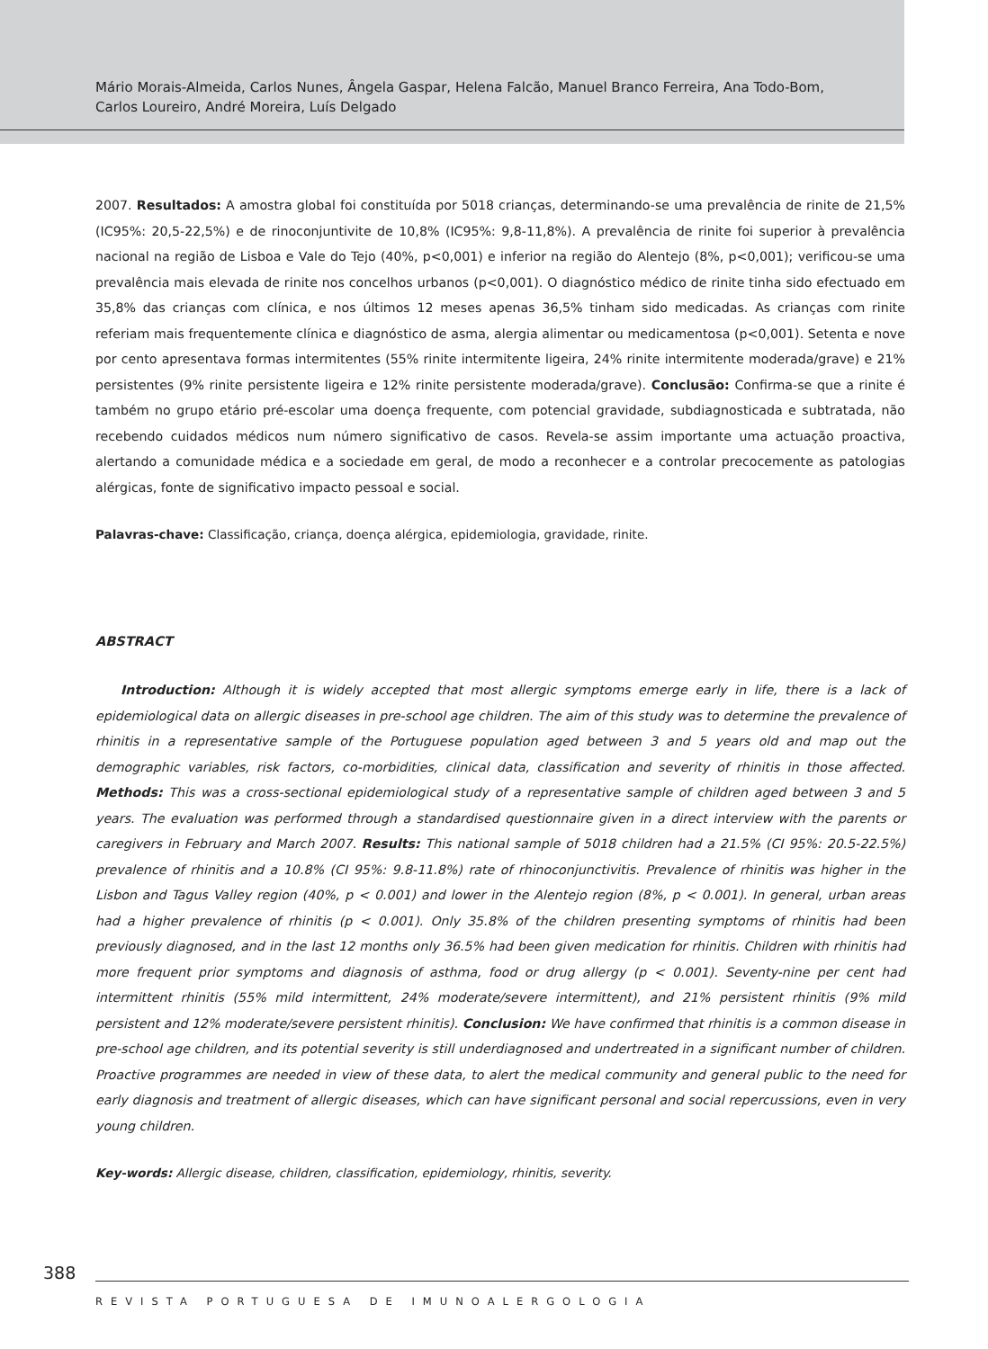Mário Morais-Almeida, Carlos Nunes, Ângela Gaspar, Helena Falcão, Manuel Branco Ferreira, Ana Todo-Bom,
Carlos Loureiro, André Moreira, Luís Delgado
2007. Resultados: A amostra global foi constituída por 5018 crianças, determinando-se uma prevalência de rinite de 21,5% (IC95%: 20,5-22,5%) e de rinoconjuntivite de 10,8% (IC95%: 9,8-11,8%). A prevalência de rinite foi superior à prevalência nacional na região de Lisboa e Vale do Tejo (40%, p<0,001) e inferior na região do Alentejo (8%, p<0,001); verificou-se uma prevalência mais elevada de rinite nos concelhos urbanos (p<0,001). O diagnóstico médico de rinite tinha sido efectuado em 35,8% das crianças com clínica, e nos últimos 12 meses apenas 36,5% tinham sido medicadas. As crianças com rinite referiam mais frequentemente clínica e diagnóstico de asma, alergia alimentar ou medicamentosa (p<0,001). Setenta e nove por cento apresentava formas intermitentes (55% rinite intermitente ligeira, 24% rinite intermitente moderada/grave) e 21% persistentes (9% rinite persistente ligeira e 12% rinite persistente moderada/grave). Conclusão: Confirma-se que a rinite é também no grupo etário pré-escolar uma doença frequente, com potencial gravidade, subdiagnosticada e subtratada, não recebendo cuidados médicos num número significativo de casos. Revela-se assim importante uma actuação proactiva, alertando a comunidade médica e a sociedade em geral, de modo a reconhecer e a controlar precocemente as patologias alérgicas, fonte de significativo impacto pessoal e social.
Palavras-chave: Classificação, criança, doença alérgica, epidemiologia, gravidade, rinite.
ABSTRACT
Introduction: Although it is widely accepted that most allergic symptoms emerge early in life, there is a lack of epidemiological data on allergic diseases in pre-school age children. The aim of this study was to determine the prevalence of rhinitis in a representative sample of the Portuguese population aged between 3 and 5 years old and map out the demographic variables, risk factors, co-morbidities, clinical data, classification and severity of rhinitis in those affected. Methods: This was a cross-sectional epidemiological study of a representative sample of children aged between 3 and 5 years. The evaluation was performed through a standardised questionnaire given in a direct interview with the parents or caregivers in February and March 2007. Results: This national sample of 5018 children had a 21.5% (CI 95%: 20.5-22.5%) prevalence of rhinitis and a 10.8% (CI 95%: 9.8-11.8%) rate of rhinoconjunctivitis. Prevalence of rhinitis was higher in the Lisbon and Tagus Valley region (40%, p < 0.001) and lower in the Alentejo region (8%, p < 0.001). In general, urban areas had a higher prevalence of rhinitis (p < 0.001). Only 35.8% of the children presenting symptoms of rhinitis had been previously diagnosed, and in the last 12 months only 36.5% had been given medication for rhinitis. Children with rhinitis had more frequent prior symptoms and diagnosis of asthma, food or drug allergy (p < 0.001). Seventy-nine per cent had intermittent rhinitis (55% mild intermittent, 24% moderate/severe intermittent), and 21% persistent rhinitis (9% mild persistent and 12% moderate/severe persistent rhinitis). Conclusion: We have confirmed that rhinitis is a common disease in pre-school age children, and its potential severity is still underdiagnosed and undertreated in a significant number of children. Proactive programmes are needed in view of these data, to alert the medical community and general public to the need for early diagnosis and treatment of allergic diseases, which can have significant personal and social repercussions, even in very young children.
Key-words: Allergic disease, children, classification, epidemiology, rhinitis, severity.
388
REVISTA PORTUGUESA DE IMUNOALERGOLOGIA